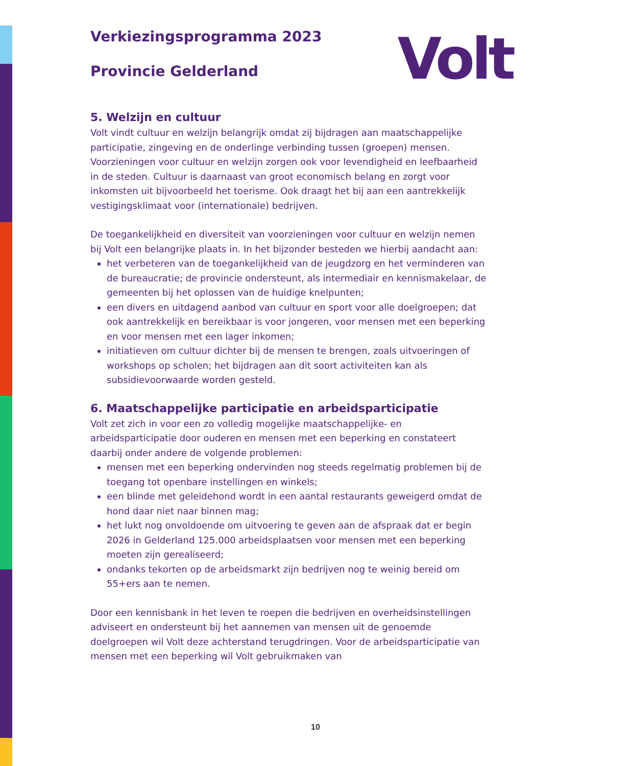Volt
Verkiezingsprogramma 2023
Provincie Gelderland
5. Welzijn en cultuur
Volt vindt cultuur en welzijn belangrijk omdat zij bijdragen aan maatschappelijke participatie, zingeving en de onderlinge verbinding tussen (groepen) mensen. Voorzieningen voor cultuur en welzijn zorgen ook voor levendigheid en leefbaarheid in de steden. Cultuur is daarnaast van groot economisch belang en zorgt voor inkomsten uit bijvoorbeeld het toerisme. Ook draagt het bij aan een aantrekkelijk vestigingsklimaat voor (internationale) bedrijven.
De toegankelijkheid en diversiteit van voorzieningen voor cultuur en welzijn nemen bij Volt een belangrijke plaats in. In het bijzonder besteden we hierbij aandacht aan:
het verbeteren van de toegankelijkheid van de jeugdzorg en het verminderen van de bureaucratie; de provincie ondersteunt, als intermediair en kennismakelaar, de gemeenten bij het oplossen van de huidige knelpunten;
een divers en uitdagend aanbod van cultuur en sport voor alle doelgroepen; dat ook aantrekkelijk en bereikbaar is voor jongeren, voor mensen met een beperking en voor mensen met een lager inkomen;
initiatieven om cultuur dichter bij de mensen te brengen, zoals uitvoeringen of workshops op scholen; het bijdragen aan dit soort activiteiten kan als subsidievoorwaarde worden gesteld.
6. Maatschappelijke participatie en arbeidsparticipatie
Volt zet zich in voor een zo volledig mogelijke maatschappelijke- en arbeidsparticipatie door ouderen en mensen met een beperking en constateert daarbij onder andere de volgende problemen:
mensen met een beperking ondervinden nog steeds regelmatig problemen bij de toegang tot openbare instellingen en winkels;
een blinde met geleidehond wordt in een aantal restaurants geweigerd omdat de hond daar niet naar binnen mag;
het lukt nog onvoldoende om uitvoering te geven aan de afspraak dat er begin 2026 in Gelderland 125.000 arbeidsplaatsen voor mensen met een beperking moeten zijn gerealiseerd;
ondanks tekorten op de arbeidsmarkt zijn bedrijven nog te weinig bereid om 55+ers aan te nemen.
Door een kennisbank in het leven te roepen die bedrijven en overheidsinstellingen adviseert en ondersteunt bij het aannemen van mensen uit de genoemde doelgroepen wil Volt deze achterstand terugdringen. Voor de arbeidsparticipatie van mensen met een beperking wil Volt gebruikmaken van
10